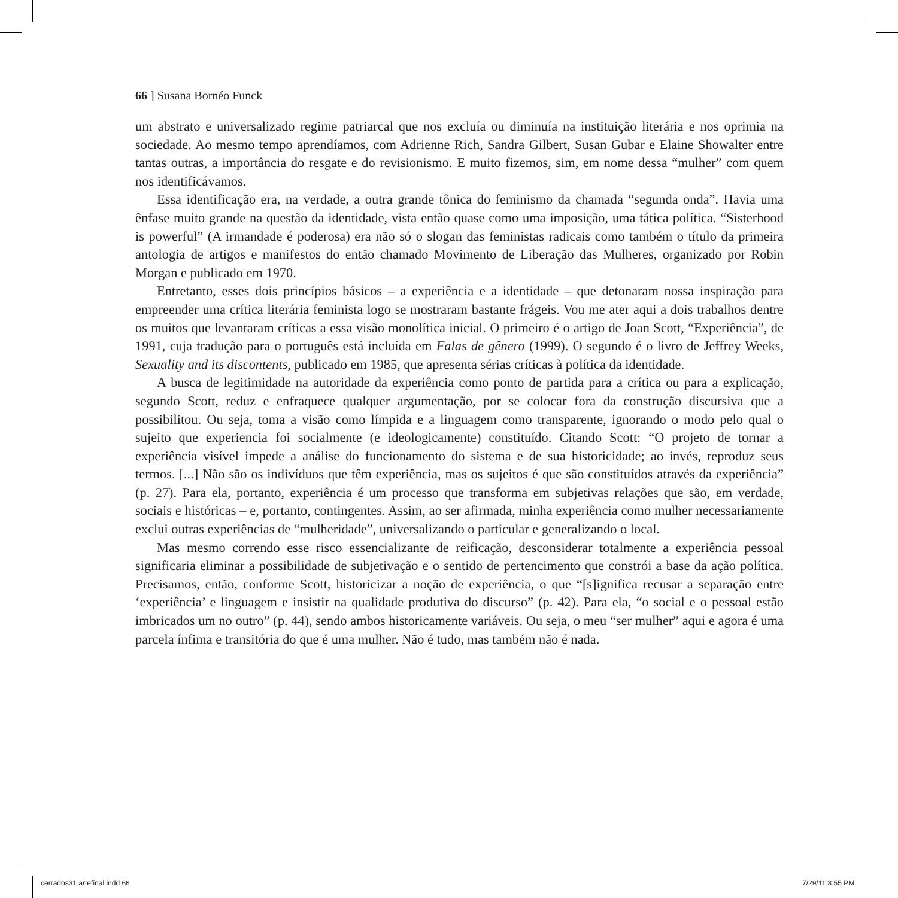66 ] Susana Bornéo Funck
um abstrato e universalizado regime patriarcal que nos excluía ou diminuía na instituição literária e nos oprimia na sociedade. Ao mesmo tempo aprendíamos, com Adrienne Rich, Sandra Gilbert, Susan Gubar e Elaine Showalter entre tantas outras, a importância do resgate e do revisionismo. E muito fizemos, sim, em nome dessa “mulher” com quem nos identificávamos.
Essa identificação era, na verdade, a outra grande tônica do feminismo da chamada “segunda onda”. Havia uma ênfase muito grande na questão da identidade, vista então quase como uma imposição, uma tática política. “Sisterhood is powerful” (A irmandade é poderosa) era não só o slogan das feministas radicais como também o título da primeira antologia de artigos e manifestos do então chamado Movimento de Liberação das Mulheres, organizado por Robin Morgan e publicado em 1970.
Entretanto, esses dois princípios básicos – a experiência e a identidade – que detonaram nossa inspiração para empreender uma crítica literária feminista logo se mostraram bastante frágeis. Vou me ater aqui a dois trabalhos dentre os muitos que levantaram críticas a essa visão monolítica inicial. O primeiro é o artigo de Joan Scott, “Experiência”, de 1991, cuja tradução para o português está incluída em Falas de gênero (1999). O segundo é o livro de Jeffrey Weeks, Sexuality and its discontents, publicado em 1985, que apresenta sérias críticas à política da identidade.
A busca de legitimidade na autoridade da experiência como ponto de partida para a crítica ou para a explicação, segundo Scott, reduz e enfraquece qualquer argumentação, por se colocar fora da construção discursiva que a possibilitou. Ou seja, toma a visão como límpida e a linguagem como transparente, ignorando o modo pelo qual o sujeito que experiencia foi socialmente (e ideologicamente) constituído. Citando Scott: “O projeto de tornar a experiência visível impede a análise do funcionamento do sistema e de sua historicidade; ao invés, reproduz seus termos. [...] Não são os indivíduos que têm experiência, mas os sujeitos é que são constituídos através da experiência” (p. 27). Para ela, portanto, experiência é um processo que transforma em subjetivas relações que são, em verdade, sociais e históricas – e, portanto, contingentes. Assim, ao ser afirmada, minha experiência como mulher necessariamente exclui outras experiências de “mulheridade”, universalizando o particular e generalizando o local.
Mas mesmo correndo esse risco essencializante de reificação, desconsiderar totalmente a experiência pessoal significaria eliminar a possibilidade de subjetivação e o sentido de pertencimento que constrói a base da ação política. Precisamos, então, conforme Scott, historicizar a noção de experiência, o que “[s]ignifica recusar a separação entre ‘experiência’ e linguagem e insistir na qualidade produtiva do discurso” (p. 42). Para ela, “o social e o pessoal estão imbricados um no outro” (p. 44), sendo ambos historicamente variáveis. Ou seja, o meu “ser mulher” aqui e agora é uma parcela ínfima e transitória do que é uma mulher. Não é tudo, mas também não é nada.
cerrados31 artefinal.indd 66 7/29/11 3:55 PM